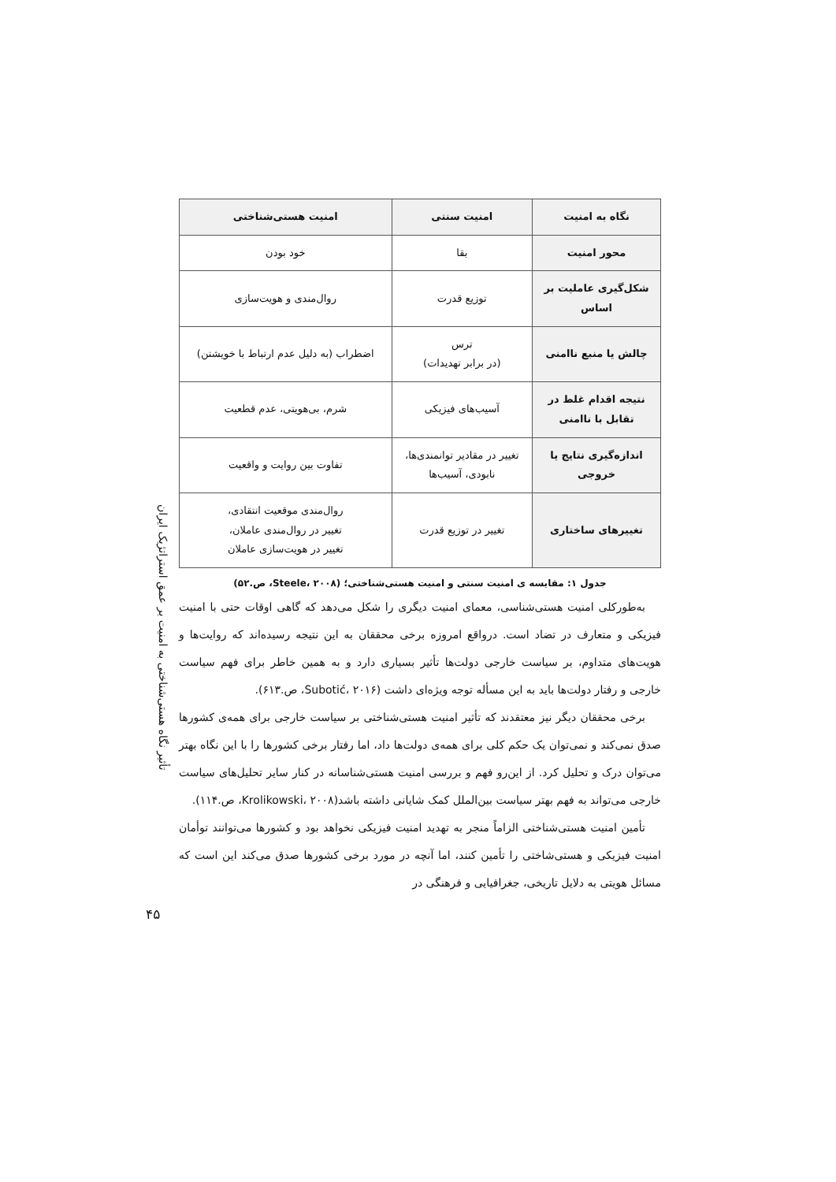| نگاه به امنیت | امنیت سنتی | امنیت هستی‌شناختی |
| --- | --- | --- |
| محور امنیت | بقا | خود بودن |
| شکل‌گیری عاملیت بر اساس | توزیع قدرت | روال‌مندی و هویت‌سازی |
| چالش یا منبع ناامنی | ترس (در برابر تهدیدات) | اضطراب (به دلیل عدم ارتباط با خویشتن) |
| نتیجه اقدام غلط در تقابل با ناامنی | آسیب‌های فیزیکی | شرم، بی‌هویتی، عدم قطعیت |
| اندازه‌گیری نتایج یا خروجی | تغییر در مقادیر توانمندی‌ها، نابودی، آسیب‌ها | تفاوت بین روایت و واقعیت |
| تغییرهای ساختاری | تغییر در توزیع قدرت | روال‌مندی موقعیت انتقادی، تغییر در روال‌مندی عاملان، تغییر در هویت‌سازی عاملان |
جدول ۱: مقایسه ی امنیت سنتی و امنیت هستی‌شناختی؛ (Steele، ۲۰۰۸، ص.۵۲)
به‌طورکلی امنیت هستی‌شناسی، معمای امنیت دیگری را شکل می‌دهد که گاهی اوقات حتی با امنیت فیزیکی و متعارف در تضاد است. درواقع امروزه برخی محققان به این نتیجه رسیده‌اند که روایت‌ها و هویت‌های متداوم، بر سیاست خارجی دولت‌ها تأثیر بسیاری دارد و به همین خاطر برای فهم سیاست خارجی و رفتار دولت‌ها باید به این مسأله توجه ویژه‌ای داشت (Subotić، ۲۰۱۶، ص.۶۱۳).
برخی محققان دیگر نیز معتقدند که تأثیر امنیت هستی‌شناختی بر سیاست خارجی برای همه‌ی کشورها صدق نمی‌کند و نمی‌توان یک حکم کلی برای همه‌ی دولت‌ها داد، اما رفتار برخی کشورها را با این نگاه بهتر می‌توان درک و تحلیل کرد. از این‌رو فهم و بررسی امنیت هستی‌شناسانه در کنار سایر تحلیل‌های سیاست خارجی می‌تواند به فهم بهتر سیاست بین‌الملل کمک شایانی داشته باشد(Krolikowski، ۲۰۰۸، ص.۱۱۴).
تأمین امنیت هستی‌شناختی الزاماً منجر به تهدید امنیت فیزیکی نخواهد بود و کشورها می‌توانند توأمان امنیت فیزیکی و هستی‌شاختی را تأمین کنند، اما آنچه در مورد برخی کشورها صدق می‌کند این است که مسائل هویتی به دلایل تاریخی، جغرافیایی و فرهنگی در
تأثیر نگاه هستی‌شناختی به امنیت بر عمق استراتژیک ایران
۴۵